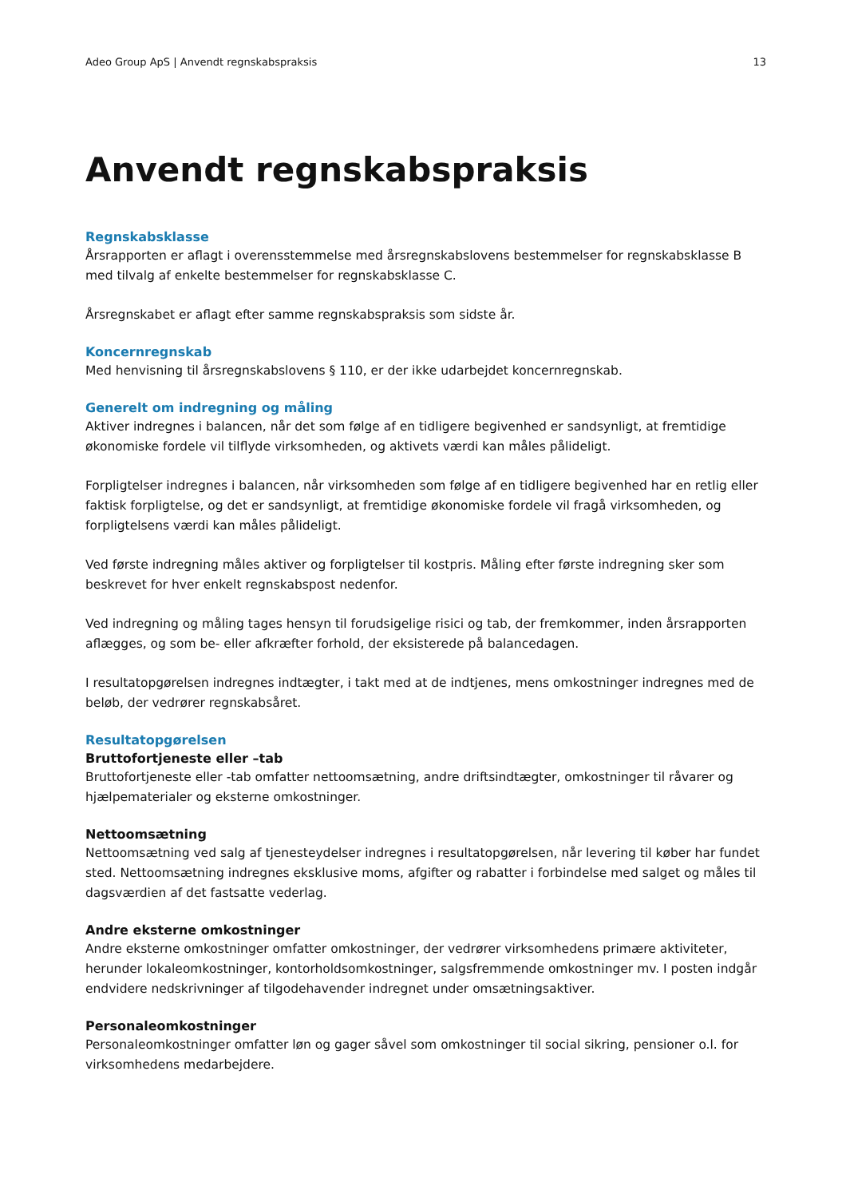Adeo Group ApS | Anvendt regnskabspraksis 13
Anvendt regnskabspraksis
Regnskabsklasse
Årsrapporten er aflagt i overensstemmelse med årsregnskabslovens bestemmelser for regnskabsklasse B med tilvalg af enkelte bestemmelser for regnskabsklasse C.
Årsregnskabet er aflagt efter samme regnskabspraksis som sidste år.
Koncernregnskab
Med henvisning til årsregnskabslovens § 110, er der ikke udarbejdet koncernregnskab.
Generelt om indregning og måling
Aktiver indregnes i balancen, når det som følge af en tidligere begivenhed er sandsynligt, at fremtidige økonomiske fordele vil tilflyde virksomheden, og aktivets værdi kan måles pålideligt.
Forpligtelser indregnes i balancen, når virksomheden som følge af en tidligere begivenhed har en retlig eller faktisk forpligtelse, og det er sandsynligt, at fremtidige økonomiske fordele vil fragå virksomheden, og forpligtelsens værdi kan måles pålideligt.
Ved første indregning måles aktiver og forpligtelser til kostpris. Måling efter første indregning sker som beskrevet for hver enkelt regnskabspost nedenfor.
Ved indregning og måling tages hensyn til forudsigelige risici og tab, der fremkommer, inden årsrapporten aflægges, og som be- eller afkræfter forhold, der eksisterede på balancedagen.
I resultatopgørelsen indregnes indtægter, i takt med at de indtjenes, mens omkostninger indregnes med de beløb, der vedrører regnskabsåret.
Resultatopgørelsen
Bruttofortjeneste eller –tab
Bruttofortjeneste eller -tab omfatter nettoomsætning, andre driftsindtægter, omkostninger til råvarer og hjælpematerialer og eksterne omkostninger.
Nettoomsætning
Nettoomsætning ved salg af tjenesteydelser indregnes i resultatopgørelsen, når levering til køber har fundet sted. Nettoomsætning indregnes eksklusive moms, afgifter og rabatter i forbindelse med salget og måles til dagsværdien af det fastsatte vederlag.
Andre eksterne omkostninger
Andre eksterne omkostninger omfatter omkostninger, der vedrører virksomhedens primære aktiviteter, herunder lokaleomkostninger, kontorholdsomkostninger, salgsfremmende omkostninger mv. I posten indgår endvidere nedskrivninger af tilgodehavender indregnet under omsætningsaktiver.
Personaleomkostninger
Personaleomkostninger omfatter løn og gager såvel som omkostninger til social sikring, pensioner o.l. for virksomhedens medarbejdere.